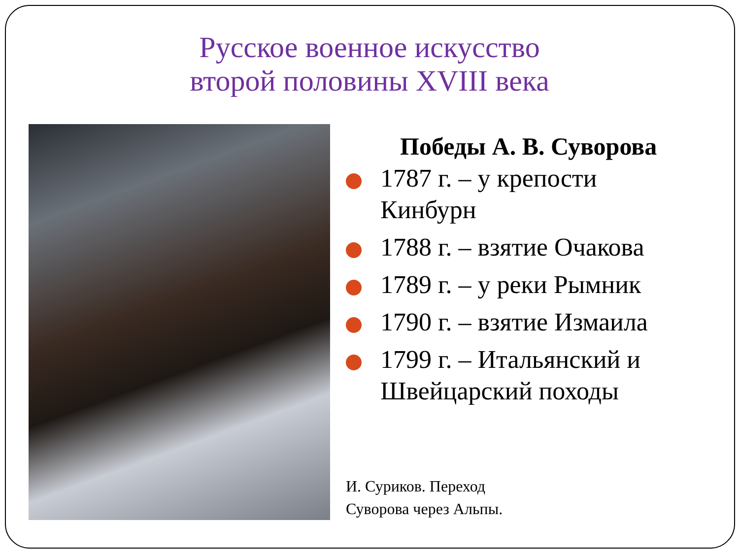Русское военное искусство
второй половины XVIII века
Победы А. В. Суворова
1787 г. – у крепости Кинбурн
1788 г. – взятие Очакова
1789 г. – у реки Рымник
1790 г. – взятие Измаила
1799 г. – Итальянский и Швейцарский походы
И. Суриков. Переход
Суворова через Альпы.